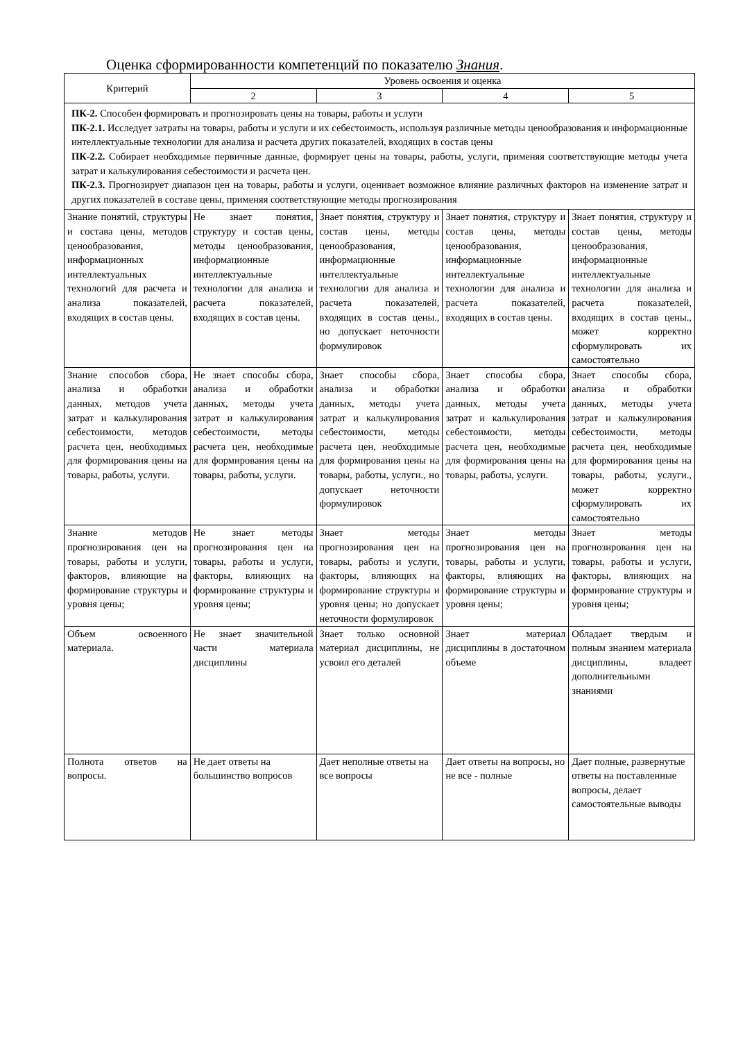Оценка сформированности компетенций по показателю Знания.
| Критерий | Уровень освоения и оценка | | | |
| --- | --- | --- | --- | --- |
| | 2 | 3 | 4 | 5 |
| ПК-2. Способен формировать и прогнозировать цены на товары, работы и услуги ПК-2.1. Исследует затраты на товары, работы и услуги и их себестоимость, используя различные методы ценообразования и информационные интеллектуальные технологии для анализа и расчета других показателей, входящих в состав цены ПК-2.2. Собирает необходимые первичные данные, формирует цены на товары, работы, услуги, применяя соответствующие методы учета затрат и калькулирования себестоимости и расчета цен. ПК-2.3. Прогнозирует диапазон цен на товары, работы и услуги, оценивает возможное влияние различных факторов на изменение затрат и других показателей в составе цены, применяя соответствующие методы прогнозирования | | | | |
| Знание понятий, структуры и состава цены, методов ценообразования, информационных интеллектуальных технологий для расчета и анализа показателей, входящих в состав цены. | Не знает понятия, структуру и состав цены, методы ценообразования, информационные интеллектуальные технологии для анализа и расчета показателей, входящих в состав цены. | Знает понятия, структуру и состав цены, методы ценообразования, информационные интеллектуальные технологии для анализа и расчета показателей, входящих в состав цены., но допускает неточности формулировок | Знает понятия, структуру и состав цены, методы ценообразования, информационные интеллектуальные технологии для анализа и расчета показателей, входящих в состав цены. | Знает понятия, структуру и состав цены, методы ценообразования, информационные интеллектуальные технологии для анализа и расчета показателей, входящих в состав цены., может корректно сформулировать их самостоятельно |
| Знание способов сбора, анализа и обработки данных, методов учета затрат и калькулирования себестоимости, методов расчета цен, необходимых для формирования цены на товары, работы, услуги. | Не знает способы сбора, анализа и обработки данных, методы учета затрат и калькулирования себестоимости, методы расчета цен, необходимые для формирования цены на товары, работы, услуги. | Знает способы сбора, анализа и обработки данных, методы учета затрат и калькулирования себестоимости, методы расчета цен, необходимые для формирования цены на товары, работы, услуги., но допускает неточности формулировок | Знает способы сбора, анализа и обработки данных, методы учета затрат и калькулирования себестоимости, методы расчета цен, необходимые для формирования цены на товары, работы, услуги. | Знает способы сбора, анализа и обработки данных, методы учета затрат и калькулирования себестоимости, методы расчета цен, необходимые для формирования цены на товары, работы, услуги., может корректно сформулировать их самостоятельно |
| Знание методов прогнозирования цен на товары, работы и услуги, факторов, влияющие на формирование структуры и уровня цены; | Не знает методы прогнозирования цен на товары, работы и услуги, факторы, влияющих на формирование структуры и уровня цены; | Знает методы прогнозирования цен на товары, работы и услуги, факторы, влияющих на формирование структуры и уровня цены; но допускает неточности формулировок | Знает методы прогнозирования цен на товары, работы и услуги, факторы, влияющих на формирование структуры и уровня цены; | Знает методы прогнозирования цен на товары, работы и услуги, факторы, влияющих на формирование структуры и уровня цены; |
| Объем освоенного материала. | Не знает значительной части материала дисциплины | Знает только основной материал дисциплины, не усвоил его деталей | Знает материал дисциплины в достаточном объеме | Обладает твердым и полным знанием материала дисциплины, владеет дополнительными знаниями |
| Полнота ответов на вопросы. | Не дает ответы на большинство вопросов | Дает неполные ответы на все вопросы | Дает ответы на вопросы, но не все - полные | Дает полные, развернутые ответы на поставленные вопросы, делает самостоятельные выводы |